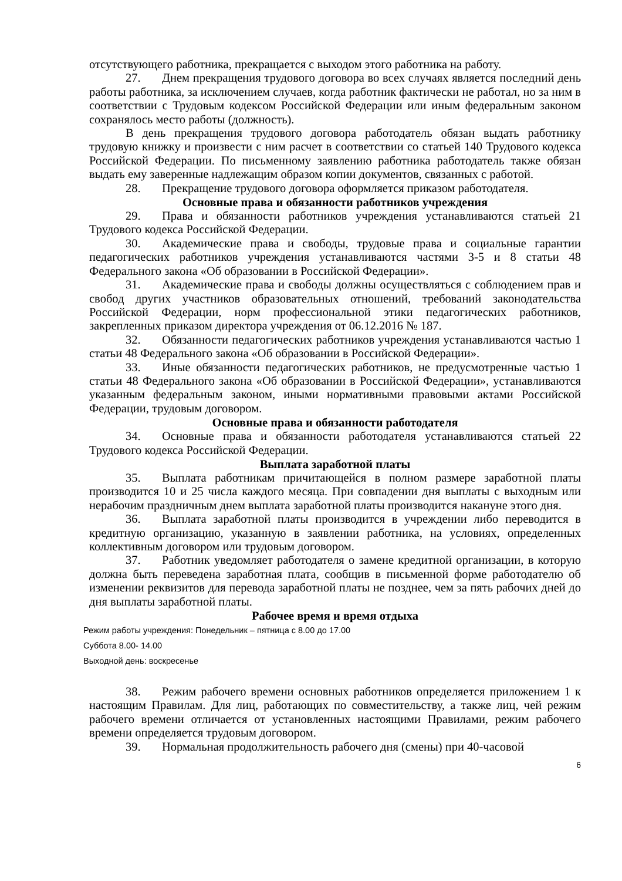отсутствующего работника, прекращается с выходом этого работника на работу.
27. Днем прекращения трудового договора во всех случаях является последний день работы работника, за исключением случаев, когда работник фактически не работал, но за ним в соответствии с Трудовым кодексом Российской Федерации или иным федеральным законом сохранялось место работы (должность).
В день прекращения трудового договора работодатель обязан выдать работнику трудовую книжку и произвести с ним расчет в соответствии со статьей 140 Трудового кодекса Российской Федерации. По письменному заявлению работника работодатель также обязан выдать ему заверенные надлежащим образом копии документов, связанных с работой.
28. Прекращение трудового договора оформляется приказом работодателя.
Основные права и обязанности работников учреждения
29. Права и обязанности работников учреждения устанавливаются статьей 21 Трудового кодекса Российской Федерации.
30. Академические права и свободы, трудовые права и социальные гарантии педагогических работников учреждения устанавливаются частями 3-5 и 8 статьи 48 Федерального закона «Об образовании в Российской Федерации».
31. Академические права и свободы должны осуществляться с соблюдением прав и свобод других участников образовательных отношений, требований законодательства Российской Федерации, норм профессиональной этики педагогических работников, закрепленных приказом директора учреждения от 06.12.2016 № 187.
32. Обязанности педагогических работников учреждения устанавливаются частью 1 статьи 48 Федерального закона «Об образовании в Российской Федерации».
33. Иные обязанности педагогических работников, не предусмотренные частью 1 статьи 48 Федерального закона «Об образовании в Российской Федерации», устанавливаются указанным федеральным законом, иными нормативными правовыми актами Российской Федерации, трудовым договором.
Основные права и обязанности работодателя
34. Основные права и обязанности работодателя устанавливаются статьей 22 Трудового кодекса Российской Федерации.
Выплата заработной платы
35. Выплата работникам причитающейся в полном размере заработной платы производится 10 и 25 числа каждого месяца. При совпадении дня выплаты с выходным или нерабочим праздничным днем выплата заработной платы производится накануне этого дня.
36. Выплата заработной платы производится в учреждении либо переводится в кредитную организацию, указанную в заявлении работника, на условиях, определенных коллективным договором или трудовым договором.
37. Работник уведомляет работодателя о замене кредитной организации, в которую должна быть переведена заработная плата, сообщив в письменной форме работодателю об изменении реквизитов для перевода заработной платы не позднее, чем за пять рабочих дней до дня выплаты заработной платы.
Рабочее время и время отдыха
Режим работы учреждения: Понедельник – пятница с 8.00 до 17.00
Суббота 8.00- 14.00
Выходной день: воскресенье
38. Режим рабочего времени основных работников определяется приложением 1 к настоящим Правилам. Для лиц, работающих по совместительству, а также лиц, чей режим рабочего времени отличается от установленных настоящими Правилами, режим рабочего времени определяется трудовым договором.
39. Нормальная продолжительность рабочего дня (смены) при 40-часовой
6